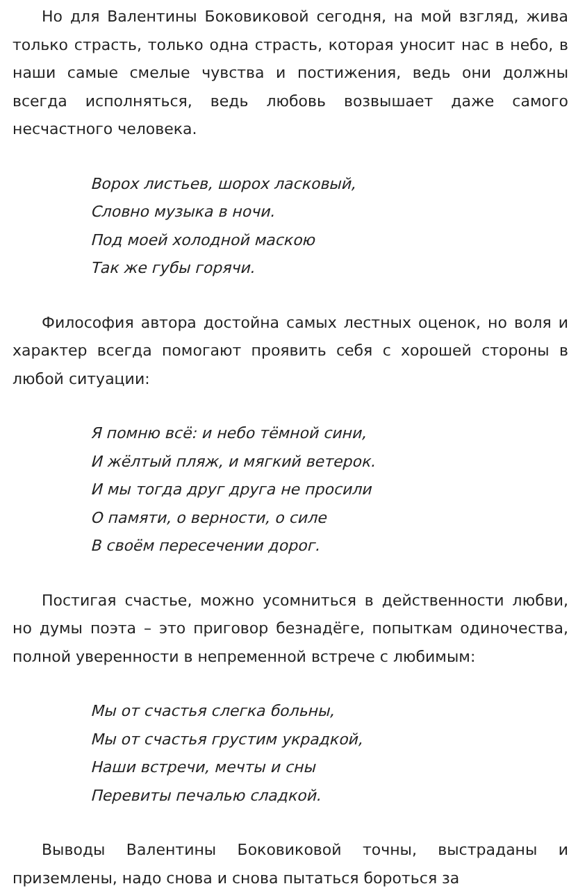Но для Валентины Боковиковой сегодня, на мой взгляд, жива только страсть, только одна страсть, которая уносит нас в небо, в наши самые смелые чувства и постижения, ведь они должны всегда исполняться, ведь любовь возвышает даже самого несчастного человека.
Ворох листьев, шорох ласковый,
Словно музыка в ночи.
Под моей холодной маскою
Так же губы горячи.
Философия автора достойна самых лестных оценок, но воля и характер всегда помогают проявить себя с хорошей стороны в любой ситуации:
Я помню всё: и небо тёмной сини,
И жёлтый пляж, и мягкий ветерок.
И мы тогда друг друга не просили
О памяти, о верности, о силе
В своём пересечении дорог.
Постигая счастье, можно усомниться в действенности любви, но думы поэта – это приговор безнадёге, попыткам одиночества, полной уверенности в непременной встрече с любимым:
Мы от счастья слегка больны,
Мы от счастья грустим украдкой,
Наши встречи, мечты и сны
Перевиты печалью сладкой.
Выводы Валентины Боковиковой точны, выстраданы и приземлены, надо снова и снова пытаться бороться за